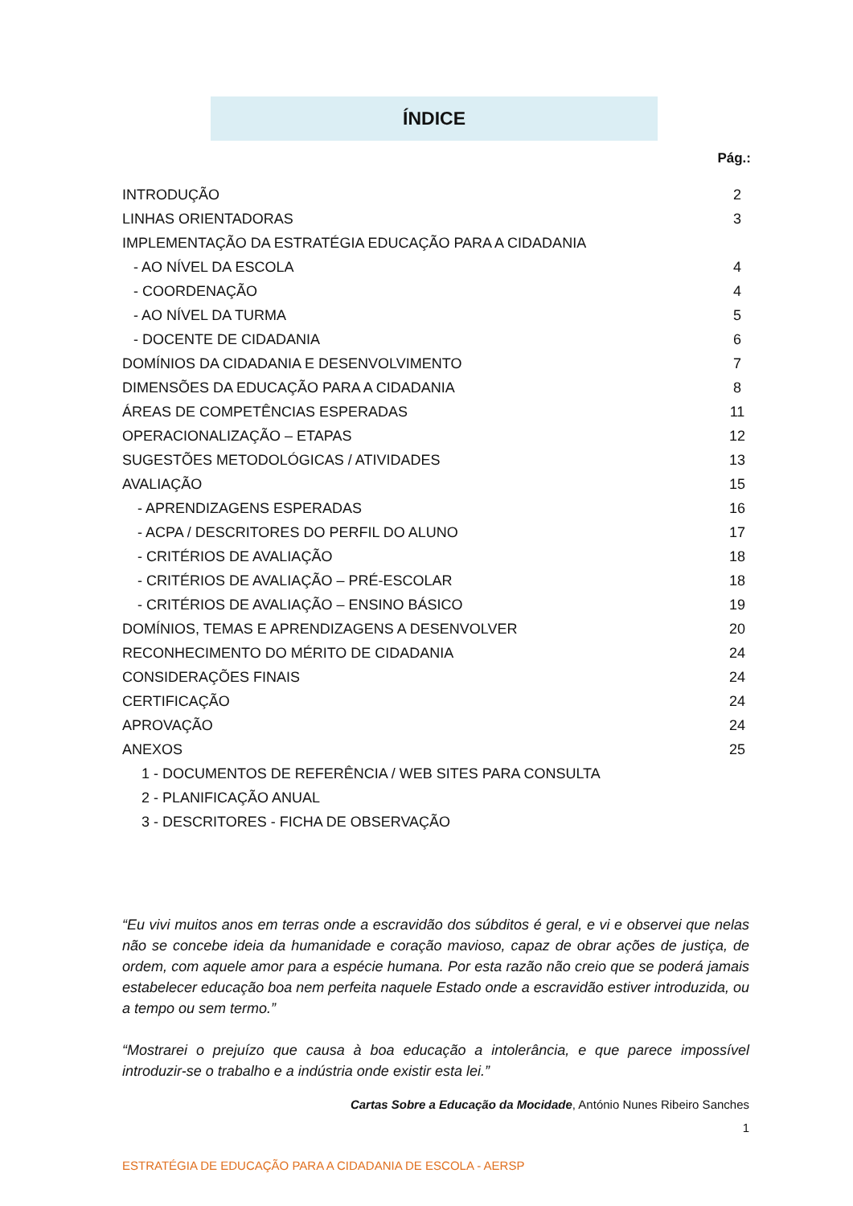ÍNDICE
Pág.:
INTRODUÇÃO 2
LINHAS ORIENTADORAS 3
IMPLEMENTAÇÃO DA ESTRATÉGIA EDUCAÇÃO PARA A CIDADANIA
- AO NÍVEL DA ESCOLA 4
- COORDENAÇÃO 4
- AO NÍVEL DA TURMA 5
- DOCENTE DE CIDADANIA 6
DOMÍNIOS DA CIDADANIA E DESENVOLVIMENTO 7
DIMENSÕES DA EDUCAÇÃO PARA A CIDADANIA 8
ÁREAS DE COMPETÊNCIAS ESPERADAS 11
OPERACIONALIZAÇÃO – ETAPAS 12
SUGESTÕES METODOLÓGICAS / ATIVIDADES 13
AVALIAÇÃO 15
- APRENDIZAGENS ESPERADAS 16
- ACPA / DESCRITORES DO PERFIL DO ALUNO 17
- CRITÉRIOS DE AVALIAÇÃO 18
- CRITÉRIOS DE AVALIAÇÃO – PRÉ-ESCOLAR 18
- CRITÉRIOS DE AVALIAÇÃO – ENSINO BÁSICO 19
DOMÍNIOS, TEMAS E APRENDIZAGENS A DESENVOLVER 20
RECONHECIMENTO DO MÉRITO DE CIDADANIA 24
CONSIDERAÇÕES FINAIS 24
CERTIFICAÇÃO 24
APROVAÇÃO 24
ANEXOS 25
1 - DOCUMENTOS DE REFERÊNCIA / WEB SITES PARA CONSULTA
2 - PLANIFICAÇÃO ANUAL
3 - DESCRITORES - FICHA DE OBSERVAÇÃO
“Eu vivi muitos anos em terras onde a escravidão dos súbditos é geral, e vi e observei que nelas não se concebe ideia da humanidade e coração mavioso, capaz de obrar ações de justiça, de ordem, com aquele amor para a espécie humana. Por esta razão não creio que se poderá jamais estabelecer educação boa nem perfeita naquele Estado onde a escravidão estiver introduzida, ou a tempo ou sem termo.”
“Mostrarei o prejuízo que causa à boa educação a intolerância, e que parece impossível introduzir-se o trabalho e a indústria onde existir esta lei.”
Cartas Sobre a Educação da Mocidade, António Nunes Ribeiro Sanches
1
ESTRATÉGIA DE EDUCAÇÃO PARA A CIDADANIA DE ESCOLA - AERSP